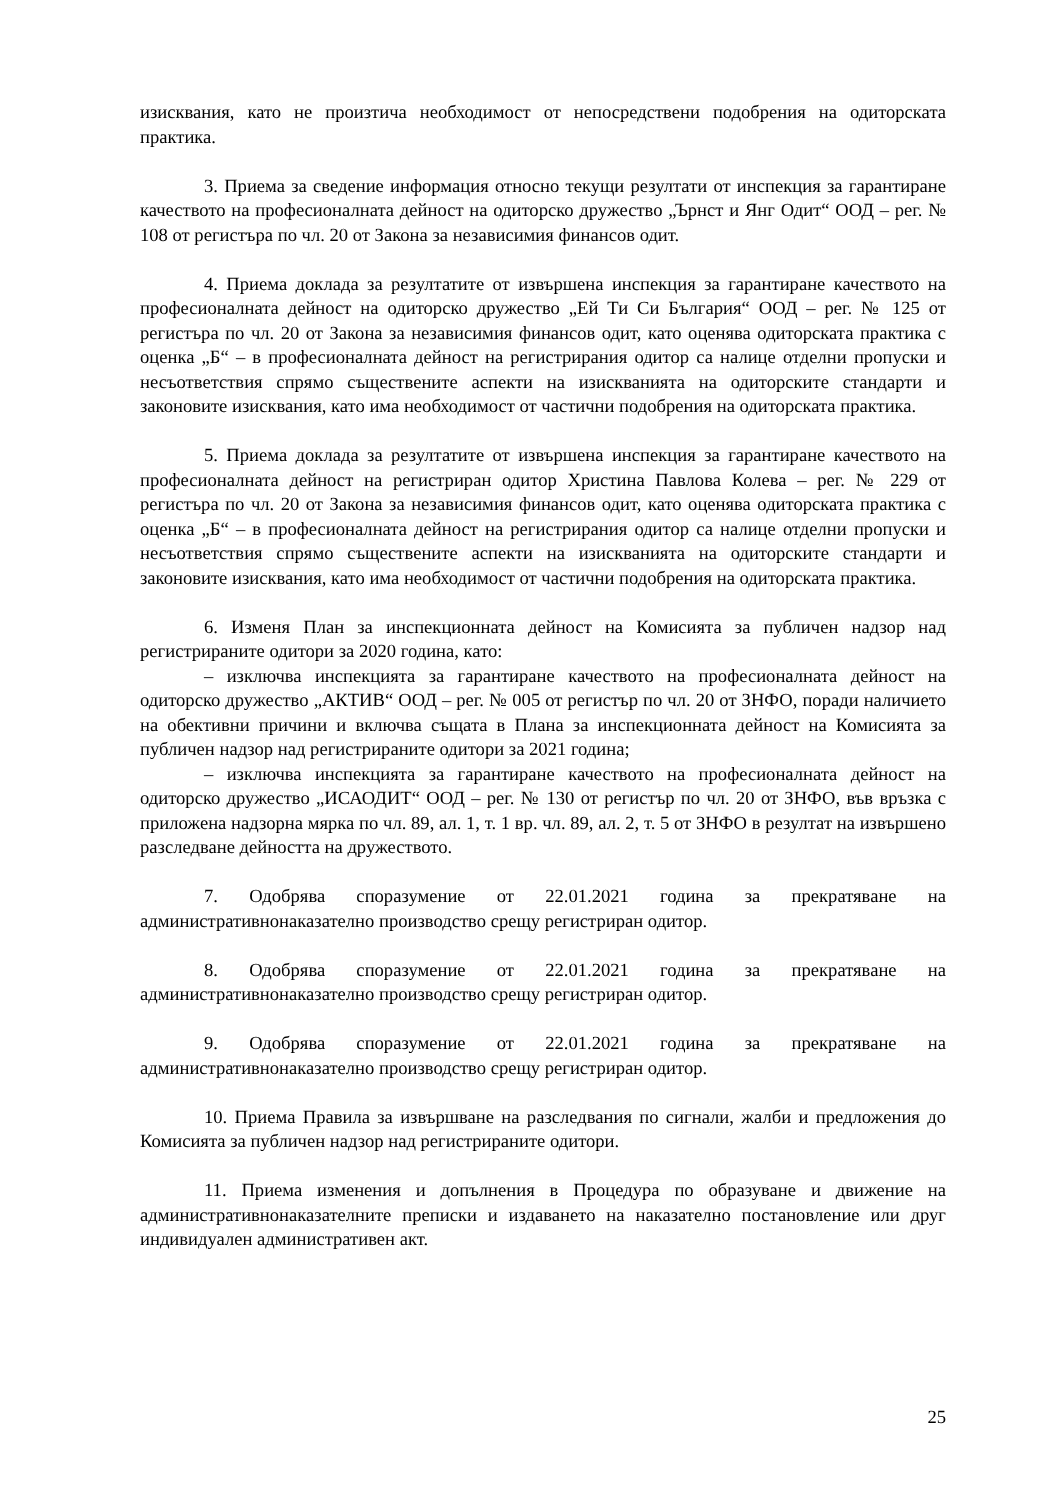изисквания, като не произтича необходимост от непосредствени подобрения на одиторската практика.
3. Приема за сведение информация относно текущи резултати от инспекция за гарантиране качеството на професионалната дейност на одиторско дружество „Ърнст и Янг Одит“ ООД – рег. № 108 от регистъра по чл. 20 от Закона за независимия финансов одит.
4. Приема доклада за резултатите от извършена инспекция за гарантиране качеството на професионалната дейност на одиторско дружество „Ей Ти Си България“ ООД – рег. № 125 от регистъра по чл. 20 от Закона за независимия финансов одит, като оценява одиторската практика с оценка „Б“ – в професионалната дейност на регистрирания одитор са налице отделни пропуски и несъответствия спрямо съществените аспекти на изискванията на одиторските стандарти и законовите изисквания, като има необходимост от частични подобрения на одиторската практика.
5. Приема доклада за резултатите от извършена инспекция за гарантиране качеството на професионалната дейност на регистриран одитор Христина Павлова Колева – рег. № 229 от регистъра по чл. 20 от Закона за независимия финансов одит, като оценява одиторската практика с оценка „Б“ – в професионалната дейност на регистрирания одитор са налице отделни пропуски и несъответствия спрямо съществените аспекти на изискванията на одиторските стандарти и законовите изисквания, като има необходимост от частични подобрения на одиторската практика.
6. Изменя План за инспекционната дейност на Комисията за публичен надзор над регистрираните одитори за 2020 година, като:
– изключва инспекцията за гарантиране качеството на професионалната дейност на одиторско дружество „АКТИВ“ ООД – рег. № 005 от регистър по чл. 20 от ЗНФО, поради наличието на обективни причини и включва същата в Плана за инспекционната дейност на Комисията за публичен надзор над регистрираните одитори за 2021 година;
– изключва инспекцията за гарантиране качеството на професионалната дейност на одиторско дружество „ИСАОДИТ“ ООД – рег. № 130 от регистър по чл. 20 от ЗНФО, във връзка с приложена надзорна мярка по чл. 89, ал. 1, т. 1 вр. чл. 89, ал. 2, т. 5 от ЗНФО в резултат на извършено разследване дейността на дружеството.
7. Одобрява споразумение от 22.01.2021 година за прекратяване на административнонаказателно производство срещу регистриран одитор.
8. Одобрява споразумение от 22.01.2021 година за прекратяване на административнонаказателно производство срещу регистриран одитор.
9. Одобрява споразумение от 22.01.2021 година за прекратяване на административнонаказателно производство срещу регистриран одитор.
10. Приема Правила за извършване на разследвания по сигнали, жалби и предложения до Комисията за публичен надзор над регистрираните одитори.
11. Приема изменения и допълнения в Процедура по образуване и движение на административнонаказателните преписки и издаването на наказателно постановление или друг индивидуален административен акт.
25